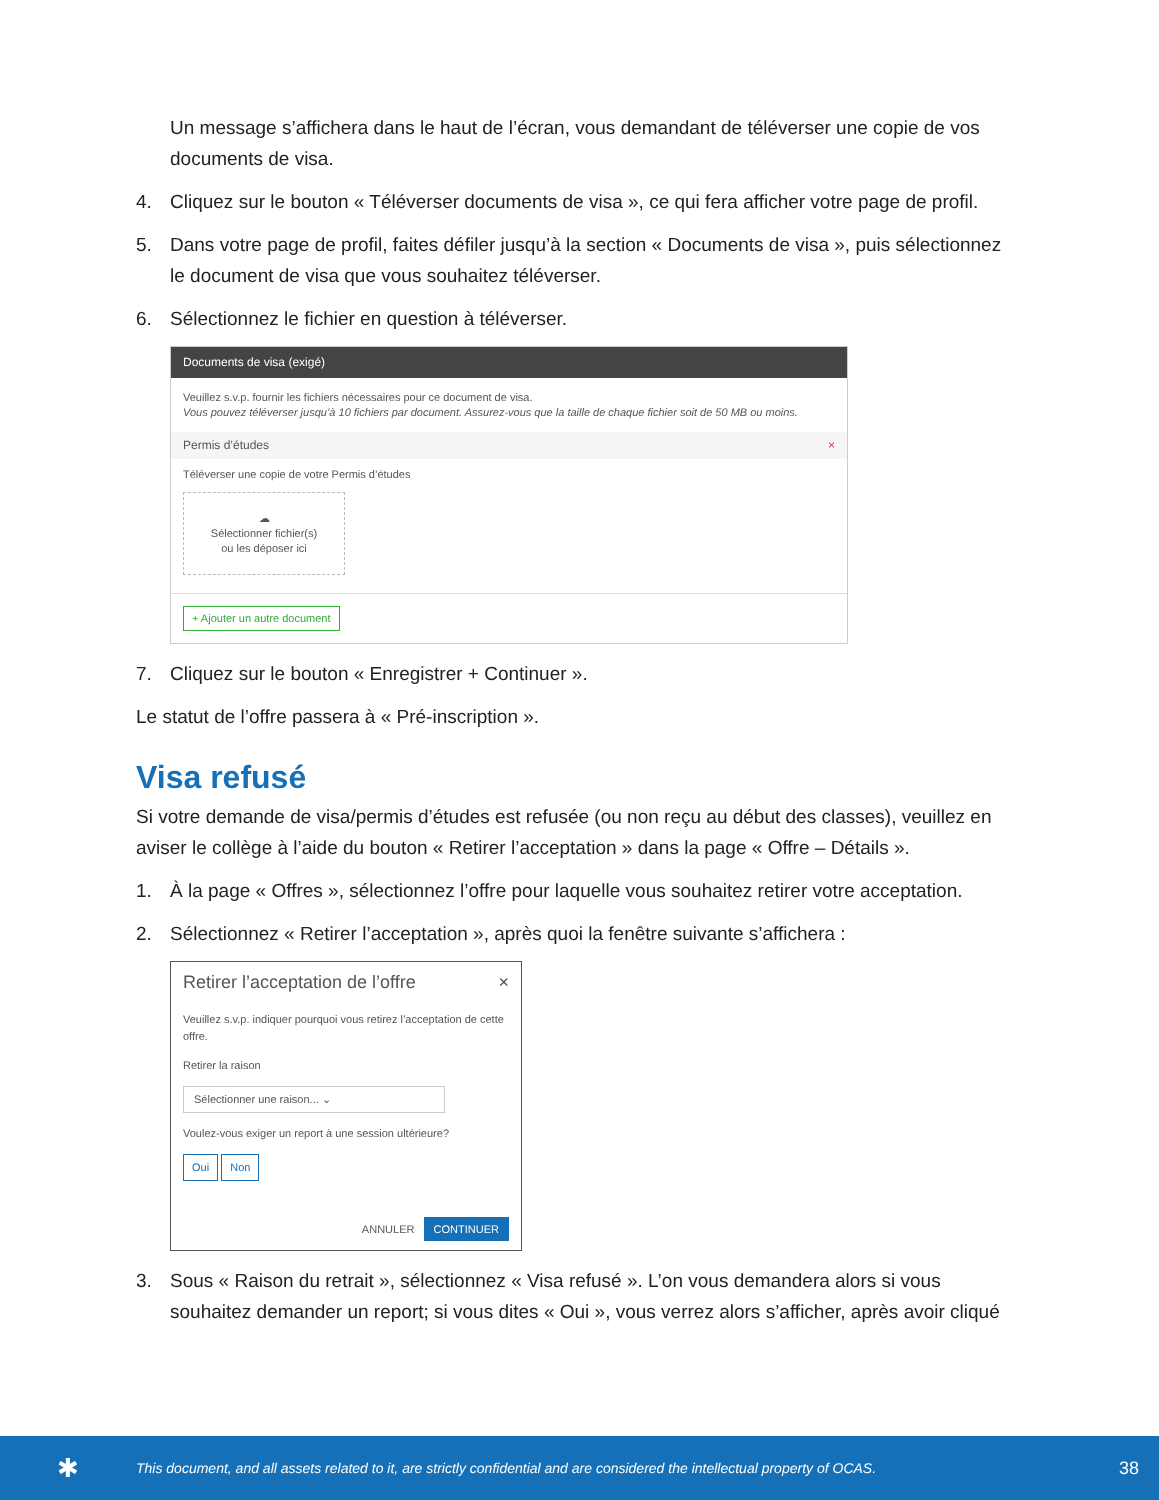Un message s’affichera dans le haut de l’écran, vous demandant de téléverser une copie de vos documents de visa.
4. Cliquez sur le bouton « Téléverser documents de visa », ce qui fera afficher votre page de profil.
5. Dans votre page de profil, faites défiler jusqu’à la section « Documents de visa », puis sélectionnez le document de visa que vous souhaitez téléverser.
6. Sélectionnez le fichier en question à téléverser.
Documents de visa (exigé)
Veuillez s.v.p. fournir les fichiers nécessaires pour ce document de visa.
Vous pouvez téléverser jusqu’à 10 fichiers par document. Assurez-vous que la taille de chaque fichier soit de 50 MB ou moins.
Permis d’études ×
Téléverser une copie de votre Permis d’études
☁
Sélectionner fichier(s)
ou les déposer ici
+ Ajouter un autre document
7. Cliquez sur le bouton « Enregistrer + Continuer ».
Le statut de l’offre passera à « Pré-inscription ».
Visa refusé
Si votre demande de visa/permis d’études est refusée (ou non reçu au début des classes), veuillez en aviser le collège à l’aide du bouton « Retirer l’acceptation » dans la page « Offre – Détails ».
1. À la page « Offres », sélectionnez l’offre pour laquelle vous souhaitez retirer votre acceptation.
2. Sélectionnez « Retirer l’acceptation », après quoi la fenêtre suivante s’affichera :
Retirer l’acceptation de l’offre ×
Veuillez s.v.p. indiquer pourquoi vous retirez l’acceptation de cette offre.
Retirer la raison
Sélectionner une raison... ⌄
Voulez-vous exiger un report à une session ultérieure?
Oui Non
ANNULER CONTINUER
3. Sous « Raison du retrait », sélectionnez « Visa refusé ». L’on vous demandera alors si vous souhaitez demander un report; si vous dites « Oui », vous verrez alors s’afficher, après avoir cliqué
✱ This document, and all assets related to it, are strictly confidential and are considered the intellectual property of OCAS. 38